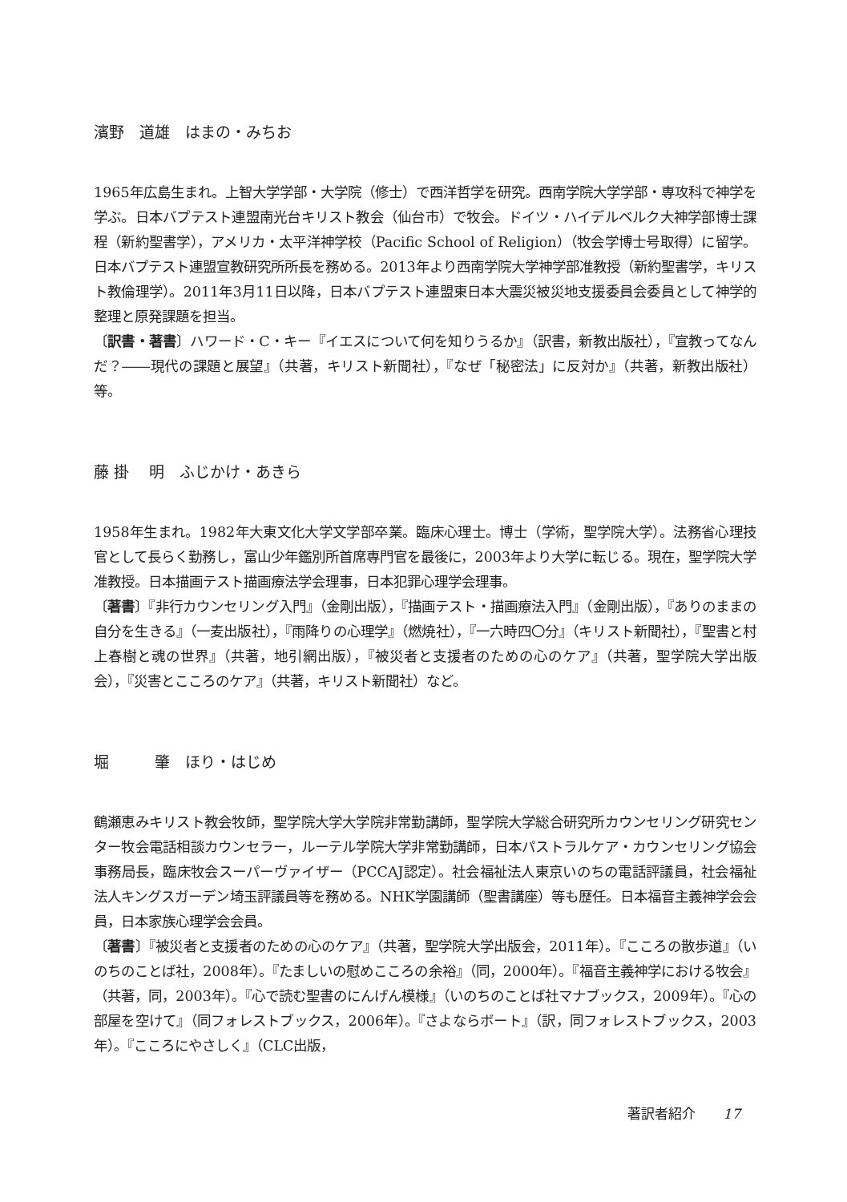濱野　道雄　はまの・みちお
1965年広島生まれ。上智大学学部・大学院（修士）で西洋哲学を研究。西南学院大学学部・専攻科で神学を学ぶ。日本バプテスト連盟南光台キリスト教会（仙台市）で牧会。ドイツ・ハイデルベルク大神学部博士課程（新約聖書学），アメリカ・太平洋神学校（Pacific School of Religion）（牧会学博士号取得）に留学。日本バプテスト連盟宣教研究所所長を務める。2013年より西南学院大学神学部准教授（新約聖書学，キリスト教倫理学）。2011年3月11日以降，日本バプテスト連盟東日本大震災被災地支援委員会委員として神学的整理と原発課題を担当。
〔訳書・著書〕ハワード・C・キー『イエスについて何を知りうるか』（訳書，新教出版社），『宣教ってなんだ？――現代の課題と展望』（共著，キリスト新聞社），『なぜ「秘密法」に反対か』（共著，新教出版社）等。
藤 掛　 明　ふじかけ・あきら
1958年生まれ。1982年大東文化大学文学部卒業。臨床心理士。博士（学術，聖学院大学）。法務省心理技官として長らく勤務し，富山少年鑑別所首席専門官を最後に，2003年より大学に転じる。現在，聖学院大学准教授。日本描画テスト描画療法学会理事，日本犯罪心理学会理事。
〔著書〕『非行カウンセリング入門』（金剛出版），『描画テスト・描画療法入門』（金剛出版），『ありのままの自分を生きる』（一麦出版社），『雨降りの心理学』（燃焼社），『一六時四〇分』（キリスト新聞社），『聖書と村上春樹と魂の世界』（共著，地引網出版），『被災者と支援者のための心のケア』（共著，聖学院大学出版会），『災害とこころのケア』（共著，キリスト新聞社）など。
堀　　　肇　ほり・はじめ
鶴瀬恵みキリスト教会牧師，聖学院大学大学院非常勤講師，聖学院大学総合研究所カウンセリング研究センター牧会電話相談カウンセラー，ルーテル学院大学非常勤講師，日本パストラルケア・カウンセリング協会事務局長，臨床牧会スーパーヴァイザー（PCCAJ認定）。社会福祉法人東京いのちの電話評議員，社会福祉法人キングスガーデン埼玉評議員等を務める。NHK学園講師（聖書講座）等も歴任。日本福音主義神学会会員，日本家族心理学会会員。
〔著書〕『被災者と支援者のための心のケア』（共著，聖学院大学出版会，2011年）。『こころの散歩道』（いのちのことば社，2008年）。『たましいの慰めこころの余裕』（同，2000年）。『福音主義神学における牧会』（共著，同，2003年）。『心で読む聖書のにんげん模様』（いのちのことば社マナブックス，2009年）。『心の部屋を空けて』（同フォレストブックス，2006年）。『さよならボート』（訳，同フォレストブックス，2003年）。『こころにやさしく』（CLC出版，
著訳者紹介　　17